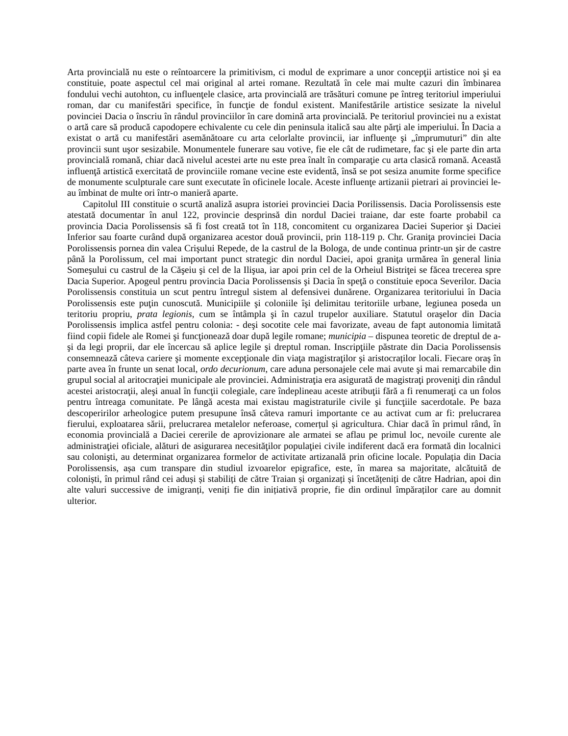Arta provincială nu este o reîntoarcere la primitivism, ci modul de exprimare a unor concepţii artistice noi şi ea constituie, poate aspectul cel mai original al artei romane. Rezultată în cele mai multe cazuri din îmbinarea fondului vechi autohton, cu influenţele clasice, arta provincială are trăsături comune pe întreg teritoriul imperiului roman, dar cu manifestări specifice, în funcţie de fondul existent. Manifestările artistice sesizate la nivelul povinciei Dacia o înscriu în rândul provinciilor în care domină arta provincială. Pe teritoriul provinciei nu a existat o artă care să producă capodopere echivalente cu cele din peninsula italică sau alte părţi ale imperiului. În Dacia a existat o artă cu manifestări asemănătoare cu arta celorlalte provincii, iar influenţe şi „împrumuturi” din alte provincii sunt uşor sesizabile. Monumentele funerare sau votive, fie ele cât de rudimetare, fac şi ele parte din arta provincială romană, chiar dacă nivelul acestei arte nu este prea înalt în comparaţie cu arta clasică romană. Această influenţă artistică exercitată de provinciile romane vecine este evidentă, însă se pot sesiza anumite forme specifice de monumente sculpturale care sunt executate în oficinele locale. Aceste influenţe artizanii pietrari ai provinciei le-au îmbinat de multe ori într-o manieră aparte.
Capitolul III constituie o scurtă analiză asupra istoriei provinciei Dacia Porilissensis. Dacia Porolissensis este atestată documentar în anul 122, provincie desprinsă din nordul Daciei traiane, dar este foarte probabil ca provincia Dacia Porolissensis să fi fost creată tot în 118, concomitent cu organizarea Daciei Superior şi Daciei Inferior sau foarte curând după organizarea acestor două provincii, prin 118-119 p. Chr. Graniţa provinciei Dacia Porolissensis pornea din valea Crişului Repede, de la castrul de la Bologa, de unde continua printr-un şir de castre până la Porolissum, cel mai important punct strategic din nordul Daciei, apoi graniţa urmărea în general linia Someşului cu castrul de la Căşeiu şi cel de la Ilişua, iar apoi prin cel de la Orheiul Bistriţei se făcea trecerea spre Dacia Superior. Apogeul pentru provincia Dacia Porolissensis şi Dacia în speţă o constituie epoca Severilor. Dacia Porolissensis constituia un scut pentru întregul sistem al defensivei dunărene. Organizarea teritoriului în Dacia Porolissensis este puţin cunoscută. Municipiile şi coloniile îşi delimitau teritoriile urbane, legiunea poseda un teritoriu propriu, prata legionis, cum se întâmpla şi în cazul trupelor auxiliare. Statutul oraşelor din Dacia Porolissensis implica astfel pentru colonia: - deşi socotite cele mai favorizate, aveau de fapt autonomia limitată fiind copii fidele ale Romei şi funcţionează doar după legile romane; municipia – dispunea teoretic de dreptul de a-şi da legi proprii, dar ele încercau să aplice legile şi dreptul roman. Inscripţiile păstrate din Dacia Porolissensis consemnează câteva cariere şi momente excepţionale din viaţa magistraţilor şi aristocraților locali. Fiecare oraş în parte avea în frunte un senat local, ordo decurionum, care aduna personajele cele mai avute şi mai remarcabile din grupul social al aritocraţiei municipale ale provinciei. Administraţia era asigurată de magistraţi proveniţi din rândul acestei aristocraţii, aleşi anual în funcţii colegiale, care îndeplineau aceste atribuţii fără a fi renumeraţi ca un folos pentru întreaga comunitate. Pe lângă acesta mai existau magistraturile civile şi funcţiile sacerdotale. Pe baza descoperirilor arheologice putem presupune însă câteva ramuri importante ce au activat cum ar fi: prelucrarea fierului, exploatarea sării, prelucrarea metalelor neferoase, comerțul și agricultura. Chiar dacă în primul rând, în economia provincială a Daciei cererile de aprovizionare ale armatei se aflau pe primul loc, nevoile curente ale administraţiei oficiale, alături de asigurarea necesităţilor populaţiei civile indiferent dacă era formată din localnici sau colonişti, au determinat organizarea formelor de activitate artizanală prin oficine locale. Populația din Dacia Porolissensis, așa cum transpare din studiul izvoarelor epigrafice, este, în marea sa majoritate, alcătuită de coloniști, în primul rând cei aduși și stabiliți de către Traian și organizați și încetățeniți de către Hadrian, apoi din alte valuri successive de imigranți, veniți fie din inițiativă proprie, fie din ordinul împăraților care au domnit ulterior.